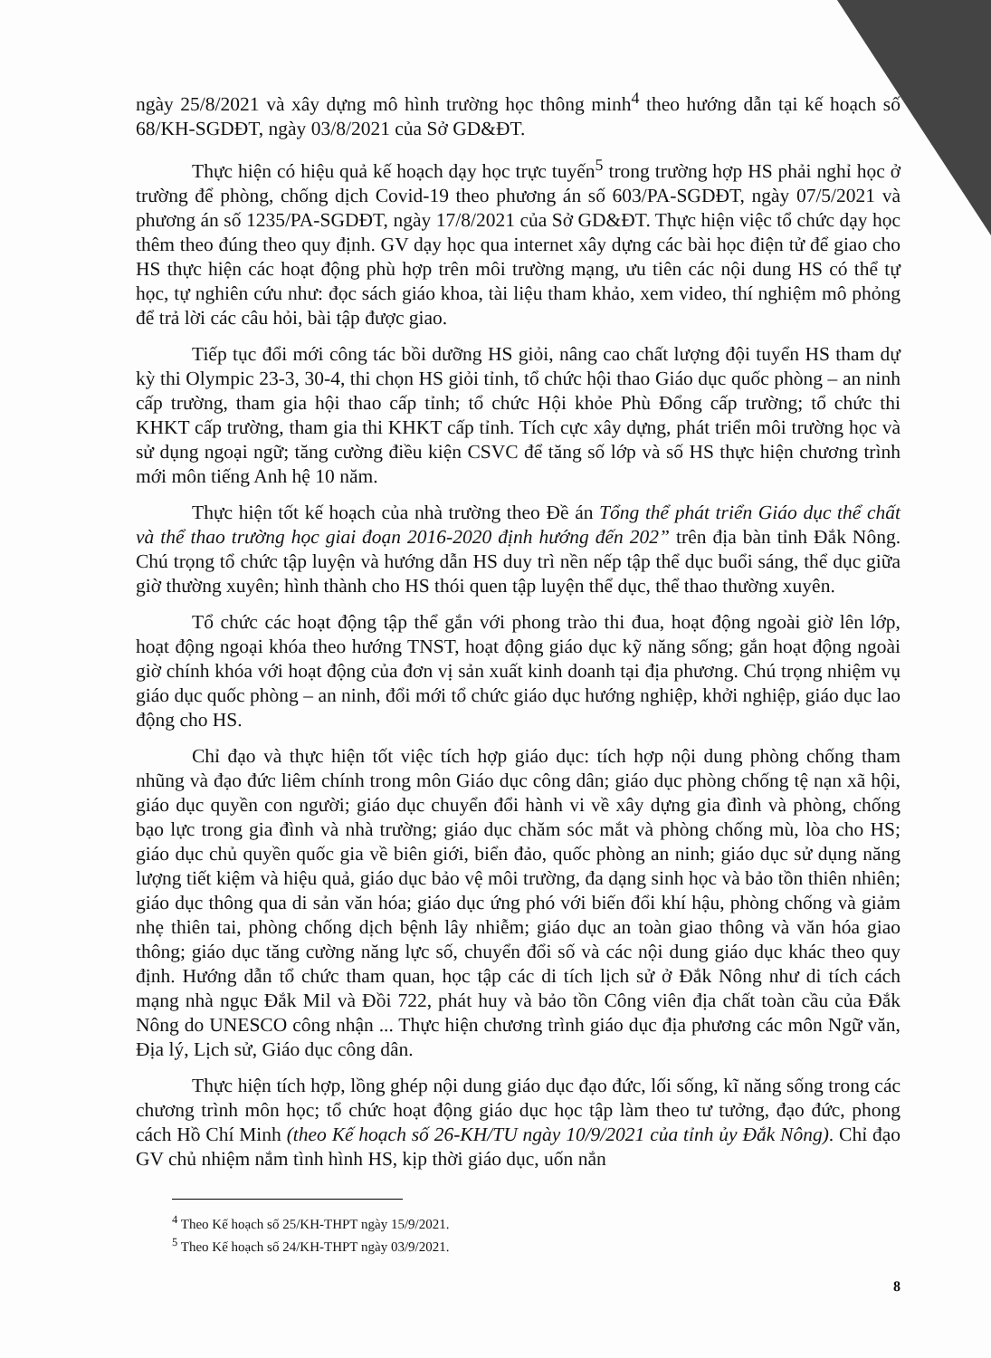ngày 25/8/2021 và xây dựng mô hình trường học thông minh<sup>4</sup> theo hướng dẫn tại kế hoạch số 68/KH-SGDĐT, ngày 03/8/2021 của Sở GD&ĐT.
Thực hiện có hiệu quả kế hoạch dạy học trực tuyến<sup>5</sup> trong trường hợp HS phải nghỉ học ở trường để phòng, chống dịch Covid-19 theo phương án số 603/PA-SGDĐT, ngày 07/5/2021 và phương án số 1235/PA-SGDĐT, ngày 17/8/2021 của Sở GD&ĐT. Thực hiện việc tổ chức dạy học thêm theo đúng theo quy định. GV dạy học qua internet xây dựng các bài học điện tử để giao cho HS thực hiện các hoạt động phù hợp trên môi trường mạng, ưu tiên các nội dung HS có thể tự học, tự nghiên cứu như: đọc sách giáo khoa, tài liệu tham khảo, xem video, thí nghiệm mô phỏng để trả lời các câu hỏi, bài tập được giao.
Tiếp tục đổi mới công tác bồi dưỡng HS giỏi, nâng cao chất lượng đội tuyển HS tham dự kỳ thi Olympic 23-3, 30-4, thi chọn HS giỏi tỉnh, tổ chức hội thao Giáo dục quốc phòng – an ninh cấp trường, tham gia hội thao cấp tỉnh; tổ chức Hội khỏe Phù Đổng cấp trường; tổ chức thi KHKT cấp trường, tham gia thi KHKT cấp tỉnh. Tích cực xây dựng, phát triển môi trường học và sử dụng ngoại ngữ; tăng cường điều kiện CSVC để tăng số lớp và số HS thực hiện chương trình mới môn tiếng Anh hệ 10 năm.
Thực hiện tốt kế hoạch của nhà trường theo Đề án Tổng thể phát triển Giáo dục thể chất và thể thao trường học giai đoạn 2016-2020 định hướng đến 202” trên địa bàn tỉnh Đắk Nông. Chú trọng tổ chức tập luyện và hướng dẫn HS duy trì nền nếp tập thể dục buổi sáng, thể dục giữa giờ thường xuyên; hình thành cho HS thói quen tập luyện thể dục, thể thao thường xuyên.
Tổ chức các hoạt động tập thể gắn với phong trào thi đua, hoạt động ngoài giờ lên lớp, hoạt động ngoại khóa theo hướng TNST, hoạt động giáo dục kỹ năng sống; gắn hoạt động ngoài giờ chính khóa với hoạt động của đơn vị sản xuất kinh doanh tại địa phương. Chú trọng nhiệm vụ giáo dục quốc phòng – an ninh, đổi mới tổ chức giáo dục hướng nghiệp, khởi nghiệp, giáo dục lao động cho HS.
Chỉ đạo và thực hiện tốt việc tích hợp giáo dục: tích hợp nội dung phòng chống tham nhũng và đạo đức liêm chính trong môn Giáo dục công dân; giáo dục phòng chống tệ nạn xã hội, giáo dục quyền con người; giáo dục chuyển đổi hành vi về xây dựng gia đình và phòng, chống bạo lực trong gia đình và nhà trường; giáo dục chăm sóc mắt và phòng chống mù, lòa cho HS; giáo dục chủ quyền quốc gia về biên giới, biển đảo, quốc phòng an ninh; giáo dục sử dụng năng lượng tiết kiệm và hiệu quả, giáo dục bảo vệ môi trường, đa dạng sinh học và bảo tồn thiên nhiên; giáo dục thông qua di sản văn hóa; giáo dục ứng phó với biến đổi khí hậu, phòng chống và giảm nhẹ thiên tai, phòng chống dịch bệnh lây nhiễm; giáo dục an toàn giao thông và văn hóa giao thông; giáo dục tăng cường năng lực số, chuyển đổi số và các nội dung giáo dục khác theo quy định. Hướng dẫn tổ chức tham quan, học tập các di tích lịch sử ở Đắk Nông như di tích cách mạng nhà ngục Đắk Mil và Đồi 722, phát huy và bảo tồn Công viên địa chất toàn cầu của Đắk Nông do UNESCO công nhận ... Thực hiện chương trình giáo dục địa phương các môn Ngữ văn, Địa lý, Lịch sử, Giáo dục công dân.
Thực hiện tích hợp, lồng ghép nội dung giáo dục đạo đức, lối sống, kĩ năng sống trong các chương trình môn học; tổ chức hoạt động giáo dục học tập làm theo tư tưởng, đạo đức, phong cách Hồ Chí Minh (theo Kế hoạch số 26-KH/TU ngày 10/9/2021 của tỉnh ủy Đắk Nông). Chỉ đạo GV chủ nhiệm nắm tình hình HS, kịp thời giáo dục, uốn nắn
<sup>4</sup> Theo Kế hoạch số 25/KH-THPT ngày 15/9/2021.
<sup>5</sup> Theo Kế hoạch số 24/KH-THPT ngày 03/9/2021.
8